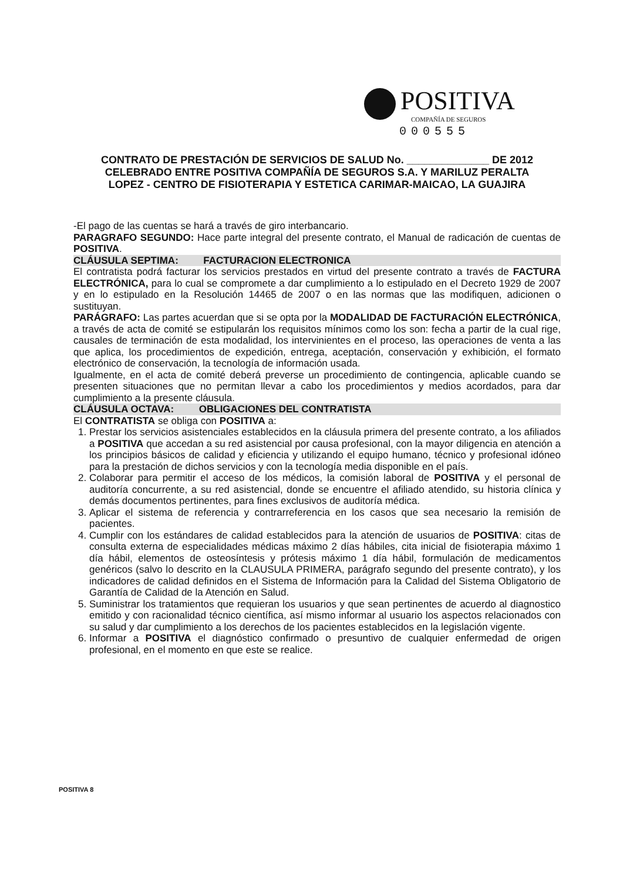POSITIVA
COMPAÑÍA DE SEGUROS
000555
CONTRATO DE PRESTACIÓN DE SERVICIOS DE SALUD No. ______________ DE 2012
CELEBRADO ENTRE POSITIVA COMPAÑÍA DE SEGUROS S.A. Y MARILUZ PERALTA
LOPEZ - CENTRO DE FISIOTERAPIA Y ESTETICA CARIMAR-MAICAO, LA GUAJIRA
-El pago de las cuentas se hará a través de giro interbancario.
PARAGRAFO SEGUNDO: Hace parte integral del presente contrato, el Manual de radicación de cuentas de POSITIVA.
CLÁUSULA SEPTIMA: FACTURACION ELECTRONICA
El contratista podrá facturar los servicios prestados en virtud del presente contrato a través de FACTURA ELECTRÓNICA, para lo cual se compromete a dar cumplimiento a lo estipulado en el Decreto 1929 de 2007 y en lo estipulado en la Resolución 14465 de 2007 o en las normas que las modifiquen, adicionen o sustituyan.
PARÁGRAFO: Las partes acuerdan que si se opta por la MODALIDAD DE FACTURACIÓN ELECTRÓNICA, a través de acta de comité se estipularán los requisitos mínimos como los son: fecha a partir de la cual rige, causales de terminación de esta modalidad, los intervinientes en el proceso, las operaciones de venta a las que aplica, los procedimientos de expedición, entrega, aceptación, conservación y exhibición, el formato electrónico de conservación, la tecnología de información usada.
Igualmente, en el acta de comité deberá preverse un procedimiento de contingencia, aplicable cuando se presenten situaciones que no permitan llevar a cabo los procedimientos y medios acordados, para dar cumplimiento a la presente cláusula.
CLÁUSULA OCTAVA: OBLIGACIONES DEL CONTRATISTA
El CONTRATISTA se obliga con POSITIVA a:
1. Prestar los servicios asistenciales establecidos en la cláusula primera del presente contrato, a los afiliados a POSITIVA que accedan a su red asistencial por causa profesional, con la mayor diligencia en atención a los principios básicos de calidad y eficiencia y utilizando el equipo humano, técnico y profesional idóneo para la prestación de dichos servicios y con la tecnología media disponible en el país.
2. Colaborar para permitir el acceso de los médicos, la comisión laboral de POSITIVA y el personal de auditoría concurrente, a su red asistencial, donde se encuentre el afiliado atendido, su historia clínica y demás documentos pertinentes, para fines exclusivos de auditoría médica.
3. Aplicar el sistema de referencia y contrarreferencia en los casos que sea necesario la remisión de pacientes.
4. Cumplir con los estándares de calidad establecidos para la atención de usuarios de POSITIVA: citas de consulta externa de especialidades médicas máximo 2 días hábiles, cita inicial de fisioterapia máximo 1 día hábil, elementos de osteosíntesis y prótesis máximo 1 día hábil, formulación de medicamentos genéricos (salvo lo descrito en la CLAUSULA PRIMERA, parágrafo segundo del presente contrato), y los indicadores de calidad definidos en el Sistema de Información para la Calidad del Sistema Obligatorio de Garantía de Calidad de la Atención en Salud.
5. Suministrar los tratamientos que requieran los usuarios y que sean pertinentes de acuerdo al diagnostico emitido y con racionalidad técnico científica, así mismo informar al usuario los aspectos relacionados con su salud y dar cumplimiento a los derechos de los pacientes establecidos en la legislación vigente.
6. Informar a POSITIVA el diagnóstico confirmado o presuntivo de cualquier enfermedad de origen profesional, en el momento en que este se realice.
POSITIVA 8